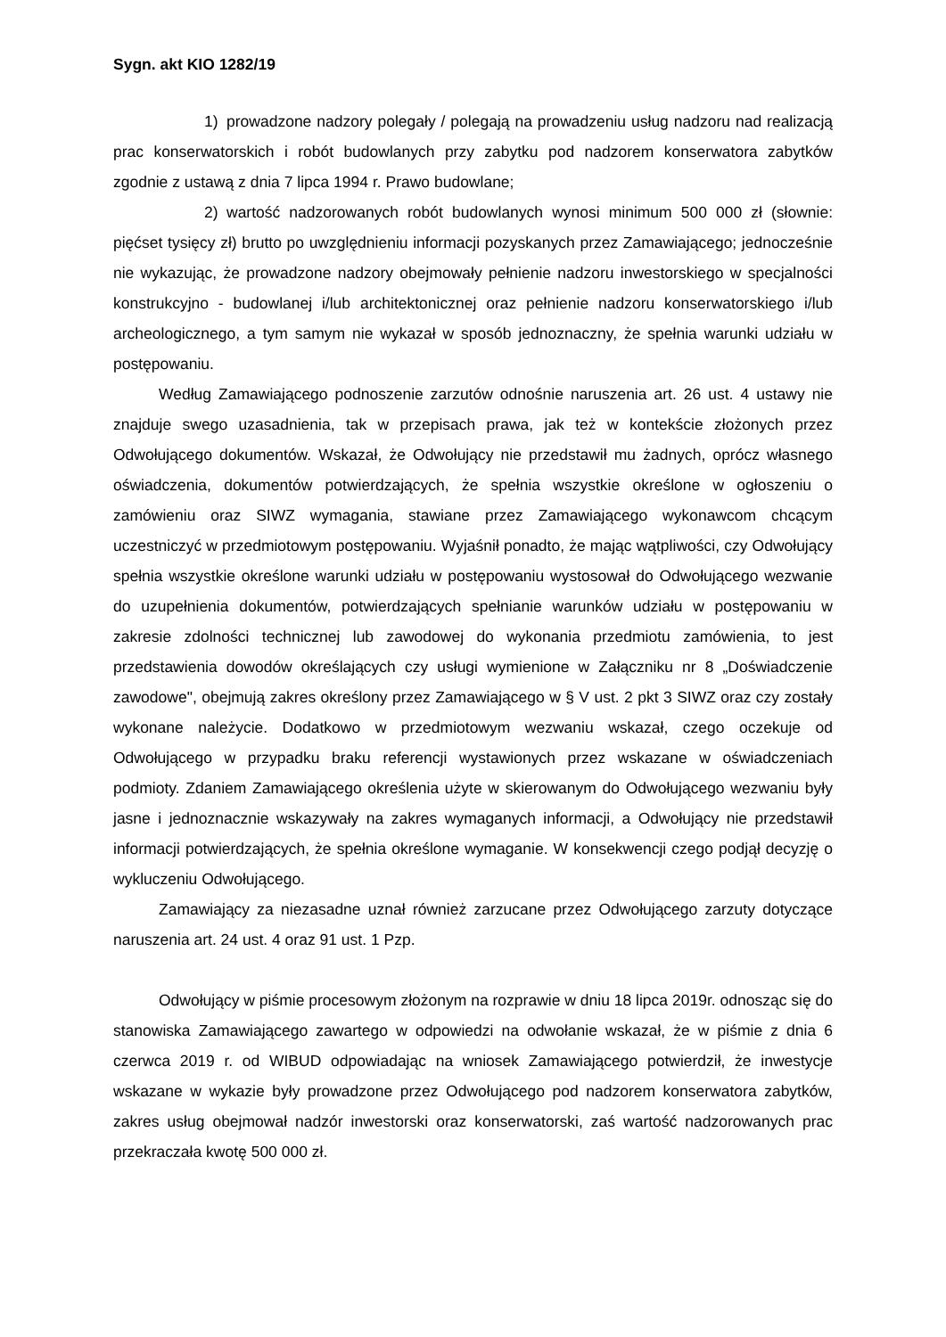Sygn. akt KIO 1282/19
1) prowadzone nadzory polegały / polegają na prowadzeniu usług nadzoru nad realizacją prac konserwatorskich i robót budowlanych przy zabytku pod nadzorem konserwatora zabytków zgodnie z ustawą z dnia 7 lipca 1994 r. Prawo budowlane;
2) wartość nadzorowanych robót budowlanych wynosi minimum 500 000 zł (słownie: pięćset tysięcy zł) brutto po uwzględnieniu informacji pozyskanych przez Zamawiającego; jednocześnie nie wykazując, że prowadzone nadzory obejmowały pełnienie nadzoru inwestorskiego w specjalności konstrukcyjno - budowlanej i/lub architektonicznej oraz pełnienie nadzoru konserwatorskiego i/lub archeologicznego, a tym samym nie wykazał w sposób jednoznaczny, że spełnia warunki udziału w postępowaniu.
Według Zamawiającego podnoszenie zarzutów odnośnie naruszenia art. 26 ust. 4 ustawy nie znajduje swego uzasadnienia, tak w przepisach prawa, jak też w kontekście złożonych przez Odwołującego dokumentów. Wskazał, że Odwołujący nie przedstawił mu żadnych, oprócz własnego oświadczenia, dokumentów potwierdzających, że spełnia wszystkie określone w ogłoszeniu o zamówieniu oraz SIWZ wymagania, stawiane przez Zamawiającego wykonawcom chcącym uczestniczyć w przedmiotowym postępowaniu. Wyjaśnił ponadto, że mając wątpliwości, czy Odwołujący spełnia wszystkie określone warunki udziału w postępowaniu wystosował do Odwołującego wezwanie do uzupełnienia dokumentów, potwierdzających spełnianie warunków udziału w postępowaniu w zakresie zdolności technicznej lub zawodowej do wykonania przedmiotu zamówienia, to jest przedstawienia dowodów określających czy usługi wymienione w Załączniku nr 8 „Doświadczenie zawodowe", obejmują zakres określony przez Zamawiającego w § V ust. 2 pkt 3 SIWZ oraz czy zostały wykonane należycie. Dodatkowo w przedmiotowym wezwaniu wskazał, czego oczekuje od Odwołującego w przypadku braku referencji wystawionych przez wskazane w oświadczeniach podmioty. Zdaniem Zamawiającego określenia użyte w skierowanym do Odwołującego wezwaniu były jasne i jednoznacznie wskazywały na zakres wymaganych informacji, a Odwołujący nie przedstawił informacji potwierdzających, że spełnia określone wymaganie. W konsekwencji czego podjął decyzję o wykluczeniu Odwołującego.
Zamawiający za niezasadne uznał również zarzucane przez Odwołującego zarzuty dotyczące naruszenia art. 24 ust. 4 oraz 91 ust. 1 Pzp.
Odwołujący w piśmie procesowym złożonym na rozprawie w dniu 18 lipca 2019r. odnosząc się do stanowiska Zamawiającego zawartego w odpowiedzi na odwołanie wskazał, że w piśmie z dnia 6 czerwca 2019 r. od WIBUD odpowiadając na wniosek Zamawiającego potwierdził, że inwestycje wskazane w wykazie były prowadzone przez Odwołującego pod nadzorem konserwatora zabytków, zakres usług obejmował nadzór inwestorski oraz konserwatorski, zaś wartość nadzorowanych prac przekraczała kwotę 500 000 zł.